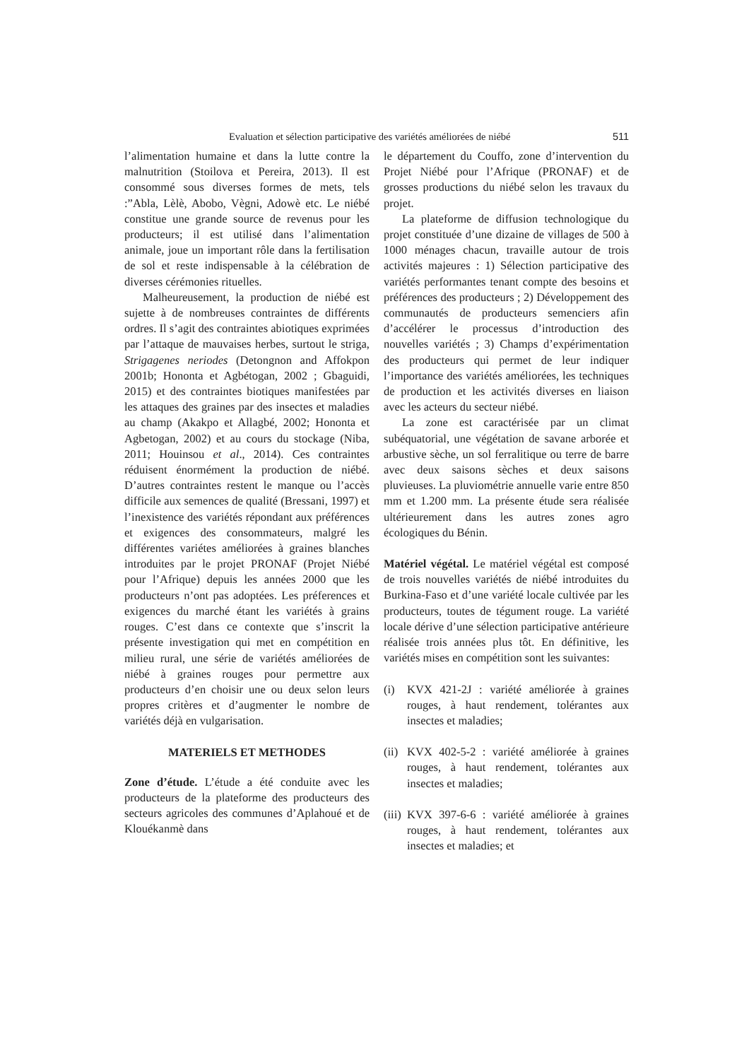Evaluation et sélection participative des variétés améliorées de niébé 511
l’alimentation humaine et dans la lutte contre la malnutrition (Stoilova et Pereira, 2013). Il est consommé sous diverses formes de mets, tels :”Abla, Lèlè, Abobo, Vègni, Adowè etc. Le niébé constitue une grande source de revenus pour les producteurs; il est utilisé dans l’alimentation animale, joue un important rôle dans la fertilisation de sol et reste indispensable à la célébration de diverses cérémonies rituelles.
Malheureusement, la production de niébé est sujette à de nombreuses contraintes de différents ordres. Il s’agit des contraintes abiotiques exprimées par l’attaque de mauvaises herbes, surtout le striga, Strigagenes neriodes (Detongnon and Affokpon 2001b; Hononta et Agbétogan, 2002 ; Gbaguidi, 2015) et des contraintes biotiques manifestées par les attaques des graines par des insectes et maladies au champ (Akakpo et Allagbé, 2002; Hononta et Agbetogan, 2002) et au cours du stockage (Niba, 2011; Houinsou et al., 2014). Ces contraintes réduisent énormément la production de niébé. D’autres contraintes restent le manque ou l’accès difficile aux semences de qualité (Bressani, 1997) et l’inexistence des variétés répondant aux préférences et exigences des consommateurs, malgré les différentes variétes améliorées à graines blanches introduites par le projet PRONAF (Projet Niébé pour l’Afrique) depuis les années 2000 que les producteurs n’ont pas adoptées. Les préferences et exigences du marché étant les variétés à grains rouges. C’est dans ce contexte que s’inscrit la présente investigation qui met en compétition en milieu rural, une série de variétés améliorées de niébé à graines rouges pour permettre aux producteurs d’en choisir une ou deux selon leurs propres critères et d’augmenter le nombre de variétés déjà en vulgarisation.
MATERIELS ET METHODES
Zone d’étude. L’étude a été conduite avec les producteurs de la plateforme des producteurs des secteurs agricoles des communes d’Aplahoué et de Klouékanmè dans
le département du Couffo, zone d’intervention du Projet Niébé pour l’Afrique (PRONAF) et de grosses productions du niébé selon les travaux du projet.
La plateforme de diffusion technologique du projet constituée d’une dizaine de villages de 500 à 1000 ménages chacun, travaille autour de trois activités majeures : 1) Sélection participative des variétés performantes tenant compte des besoins et préférences des producteurs ; 2) Développement des communautés de producteurs semenciers afin d’accélérer le processus d’introduction des nouvelles variétés ; 3) Champs d’expérimentation des producteurs qui permet de leur indiquer l’importance des variétés améliorées, les techniques de production et les activités diverses en liaison avec les acteurs du secteur niébé.
La zone est caractérisée par un climat subéquatorial, une végétation de savane arborée et arbustive sèche, un sol ferralitique ou terre de barre avec deux saisons sèches et deux saisons pluvieuses. La pluviométrie annuelle varie entre 850 mm et 1.200 mm. La présente étude sera réalisée ultérieurement dans les autres zones agro écologiques du Bénin.
Matériel végétal. Le matériel végétal est composé de trois nouvelles variétés de niébé introduites du Burkina-Faso et d’une variété locale cultivée par les producteurs, toutes de tégument rouge. La variété locale dérive d’une sélection participative antérieure réalisée trois années plus tôt. En définitive, les variétés mises en compétition sont les suivantes:
(i) KVX 421-2J : variété améliorée à graines rouges, à haut rendement, tolérantes aux insectes et maladies;
(ii) KVX 402-5-2 : variété améliorée à graines rouges, à haut rendement, tolérantes aux insectes et maladies;
(iii) KVX 397-6-6 : variété améliorée à graines rouges, à haut rendement, tolérantes aux insectes et maladies; et